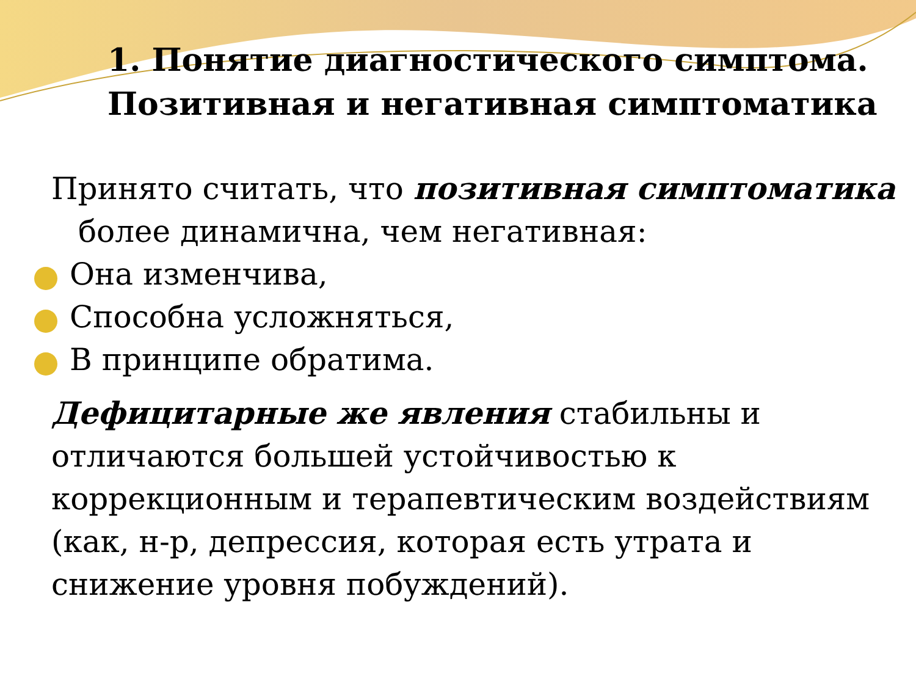1. Понятие диагностического симптома.
Позитивная и негативная симптоматика
Принято считать, что позитивная симптоматика более динамична, чем негативная:
Она изменчива,
Способна усложняться,
В принципе обратима.
Дефицитарные же явления стабильны и отличаются большей устойчивостью к коррекционным и терапевтическим воздействиям (как, н-р, депрессия, которая есть утрата и снижение уровня побуждений).